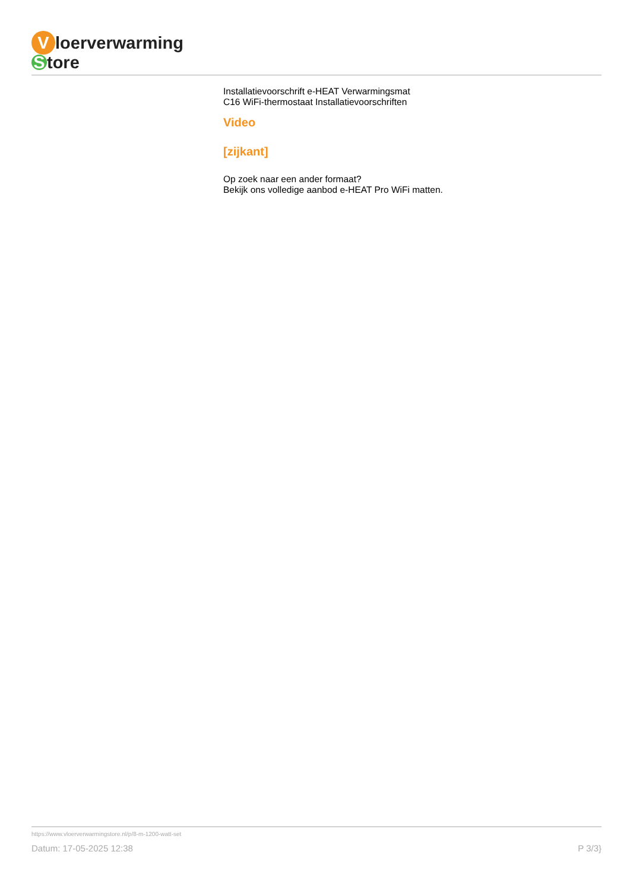Vloerverwarming
Store
Installatievoorschrift e-HEAT Verwarmingsmat
C16 WiFi-thermostaat Installatievoorschriften
Video
[zijkant]
Op zoek naar een ander formaat?
Bekijk ons volledige aanbod e-HEAT Pro WiFi matten.
https://www.vloerverwarmingstore.nl/p/8-m-1200-watt-set
Datum: 17-05-2025 12:38 P 3/3}